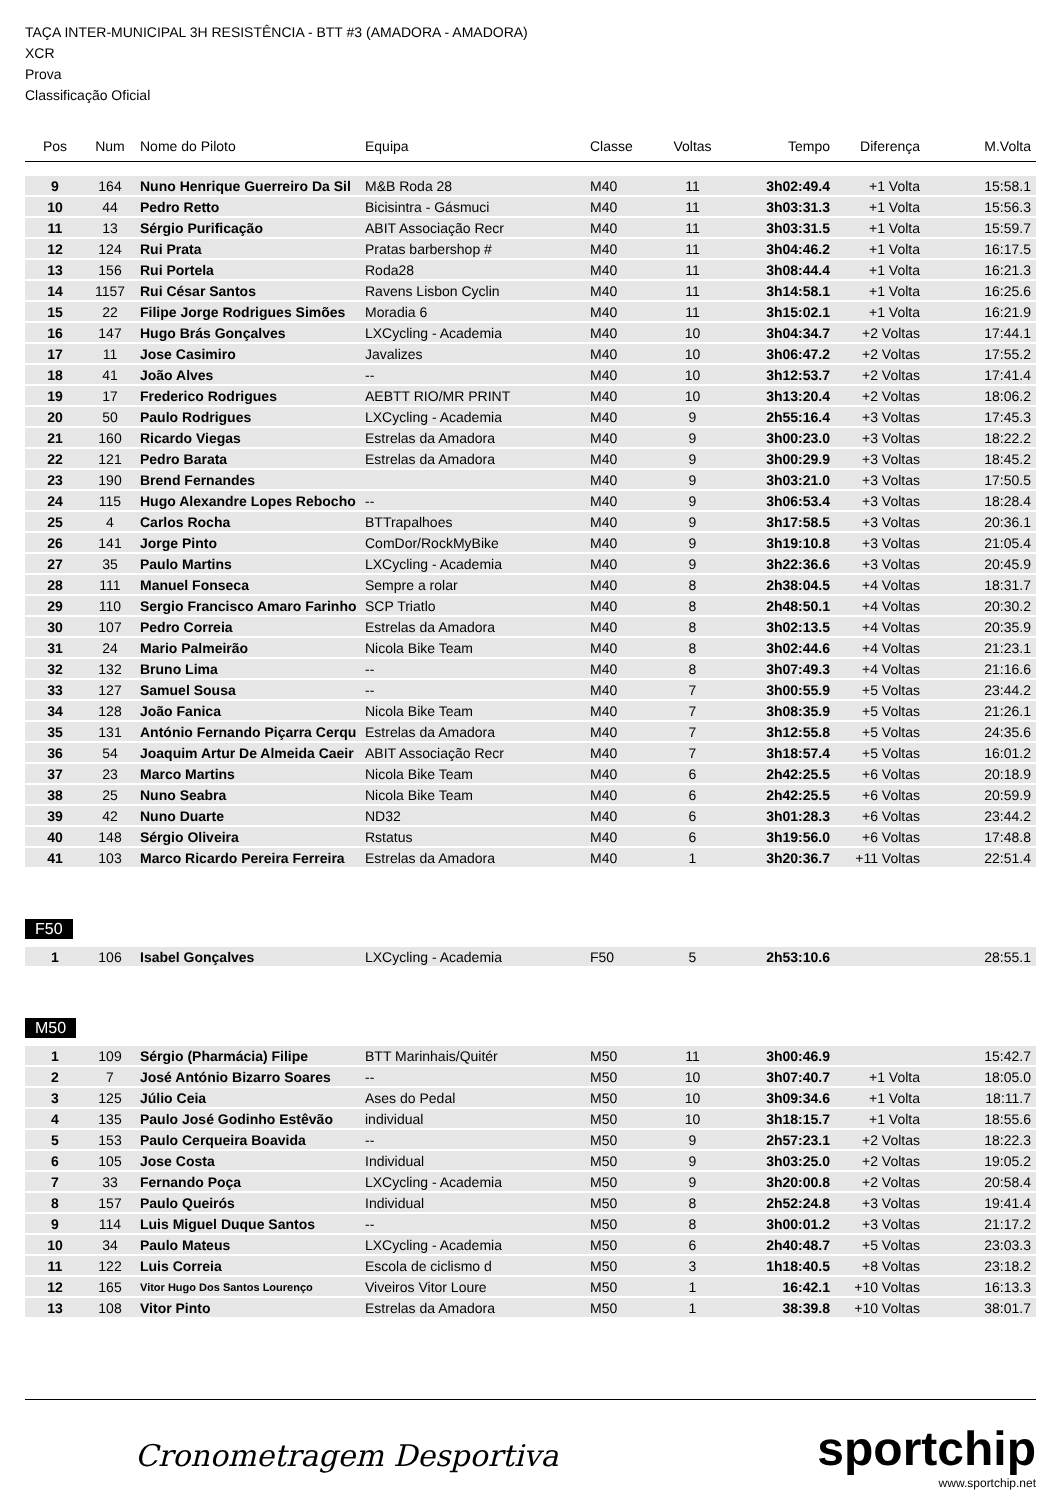TAÇA INTER-MUNICIPAL 3H RESISTÊNCIA - BTT #3 (AMADORA - AMADORA)
XCR
Prova
Classificação Oficial
| Pos | Num | Nome do Piloto | Equipa | Classe | Voltas | Tempo | Diferença | M.Volta |
| --- | --- | --- | --- | --- | --- | --- | --- | --- |
| 9 | 164 | Nuno Henrique Guerreiro Da Sil | M&B Roda 28 | M40 | 11 | 3h02:49.4 | +1 Volta | 15:58.1 |
| 10 | 44 | Pedro Retto | Bicisintra - Gásmuci | M40 | 11 | 3h03:31.3 | +1 Volta | 15:56.3 |
| 11 | 13 | Sérgio Purificação | ABIT Associação Recr | M40 | 11 | 3h03:31.5 | +1 Volta | 15:59.7 |
| 12 | 124 | Rui Prata | Pratas barbershop # | M40 | 11 | 3h04:46.2 | +1 Volta | 16:17.5 |
| 13 | 156 | Rui Portela | Roda28 | M40 | 11 | 3h08:44.4 | +1 Volta | 16:21.3 |
| 14 | 1157 | Rui César Santos | Ravens Lisbon Cyclin | M40 | 11 | 3h14:58.1 | +1 Volta | 16:25.6 |
| 15 | 22 | Filipe Jorge Rodrigues Simões | Moradia 6 | M40 | 11 | 3h15:02.1 | +1 Volta | 16:21.9 |
| 16 | 147 | Hugo Brás Gonçalves | LXCycling - Academia | M40 | 10 | 3h04:34.7 | +2 Voltas | 17:44.1 |
| 17 | 11 | Jose Casimiro | Javalizes | M40 | 10 | 3h06:47.2 | +2 Voltas | 17:55.2 |
| 18 | 41 | João Alves | -- | M40 | 10 | 3h12:53.7 | +2 Voltas | 17:41.4 |
| 19 | 17 | Frederico Rodrigues | AEBTT RIO/MR PRINT | M40 | 10 | 3h13:20.4 | +2 Voltas | 18:06.2 |
| 20 | 50 | Paulo Rodrigues | LXCycling - Academia | M40 | 9 | 2h55:16.4 | +3 Voltas | 17:45.3 |
| 21 | 160 | Ricardo Viegas | Estrelas da Amadora | M40 | 9 | 3h00:23.0 | +3 Voltas | 18:22.2 |
| 22 | 121 | Pedro Barata | Estrelas da Amadora | M40 | 9 | 3h00:29.9 | +3 Voltas | 18:45.2 |
| 23 | 190 | Brend Fernandes | | M40 | 9 | 3h03:21.0 | +3 Voltas | 17:50.5 |
| 24 | 115 | Hugo Alexandre Lopes Rebocho | -- | M40 | 9 | 3h06:53.4 | +3 Voltas | 18:28.4 |
| 25 | 4 | Carlos Rocha | BTTrapalhoes | M40 | 9 | 3h17:58.5 | +3 Voltas | 20:36.1 |
| 26 | 141 | Jorge Pinto | ComDor/RockMyBike | M40 | 9 | 3h19:10.8 | +3 Voltas | 21:05.4 |
| 27 | 35 | Paulo Martins | LXCycling - Academia | M40 | 9 | 3h22:36.6 | +3 Voltas | 20:45.9 |
| 28 | 111 | Manuel Fonseca | Sempre a rolar | M40 | 8 | 2h38:04.5 | +4 Voltas | 18:31.7 |
| 29 | 110 | Sergio Francisco Amaro Farinho | SCP Triatlo | M40 | 8 | 2h48:50.1 | +4 Voltas | 20:30.2 |
| 30 | 107 | Pedro Correia | Estrelas da Amadora | M40 | 8 | 3h02:13.5 | +4 Voltas | 20:35.9 |
| 31 | 24 | Mario Palmeirão | Nicola Bike Team | M40 | 8 | 3h02:44.6 | +4 Voltas | 21:23.1 |
| 32 | 132 | Bruno Lima | -- | M40 | 8 | 3h07:49.3 | +4 Voltas | 21:16.6 |
| 33 | 127 | Samuel Sousa | -- | M40 | 7 | 3h00:55.9 | +5 Voltas | 23:44.2 |
| 34 | 128 | João Fanica | Nicola Bike Team | M40 | 7 | 3h08:35.9 | +5 Voltas | 21:26.1 |
| 35 | 131 | António Fernando Piçarra Cerqu | Estrelas da Amadora | M40 | 7 | 3h12:55.8 | +5 Voltas | 24:35.6 |
| 36 | 54 | Joaquim Artur De Almeida Caeir | ABIT Associação Recr | M40 | 7 | 3h18:57.4 | +5 Voltas | 16:01.2 |
| 37 | 23 | Marco Martins | Nicola Bike Team | M40 | 6 | 2h42:25.5 | +6 Voltas | 20:18.9 |
| 38 | 25 | Nuno Seabra | Nicola Bike Team | M40 | 6 | 2h42:25.5 | +6 Voltas | 20:59.9 |
| 39 | 42 | Nuno Duarte | ND32 | M40 | 6 | 3h01:28.3 | +6 Voltas | 23:44.2 |
| 40 | 148 | Sérgio Oliveira | Rstatus | M40 | 6 | 3h19:56.0 | +6 Voltas | 17:48.8 |
| 41 | 103 | Marco Ricardo Pereira Ferreira | Estrelas da Amadora | M40 | 1 | 3h20:36.7 | +11 Voltas | 22:51.4 |
F50
| 1 | 106 | Isabel Gonçalves | LXCycling - Academia | F50 | 5 | 2h53:10.6 | | 28:55.1 |
M50
| 1 | 109 | Sérgio (Pharmácia) Filipe | BTT Marinhais/Quitér | M50 | 11 | 3h00:46.9 | | 15:42.7 |
| 2 | 7 | José António Bizarro Soares | -- | M50 | 10 | 3h07:40.7 | +1 Volta | 18:05.0 |
| 3 | 125 | Júlio Ceia | Ases do Pedal | M50 | 10 | 3h09:34.6 | +1 Volta | 18:11.7 |
| 4 | 135 | Paulo José Godinho Estêvão | individual | M50 | 10 | 3h18:15.7 | +1 Volta | 18:55.6 |
| 5 | 153 | Paulo Cerqueira Boavida | -- | M50 | 9 | 2h57:23.1 | +2 Voltas | 18:22.3 |
| 6 | 105 | Jose Costa | Individual | M50 | 9 | 3h03:25.0 | +2 Voltas | 19:05.2 |
| 7 | 33 | Fernando Poça | LXCycling - Academia | M50 | 9 | 3h20:00.8 | +2 Voltas | 20:58.4 |
| 8 | 157 | Paulo Queirós | Individual | M50 | 8 | 2h52:24.8 | +3 Voltas | 19:41.4 |
| 9 | 114 | Luis Miguel Duque Santos | -- | M50 | 8 | 3h00:01.2 | +3 Voltas | 21:17.2 |
| 10 | 34 | Paulo Mateus | LXCycling - Academia | M50 | 6 | 2h40:48.7 | +5 Voltas | 23:03.3 |
| 11 | 122 | Luis Correia | Escola de ciclismo d | M50 | 3 | 1h18:40.5 | +8 Voltas | 23:18.2 |
| 12 | 165 | Vitor Hugo Dos Santos Lourenço | Viveiros Vitor Loure | M50 | 1 | 16:42.1 | +10 Voltas | 16:13.3 |
| 13 | 108 | Vitor Pinto | Estrelas da Amadora | M50 | 1 | 38:39.8 | +10 Voltas | 38:01.7 |
Cronometragem Desportiva
sportchip
www.sportchip.net